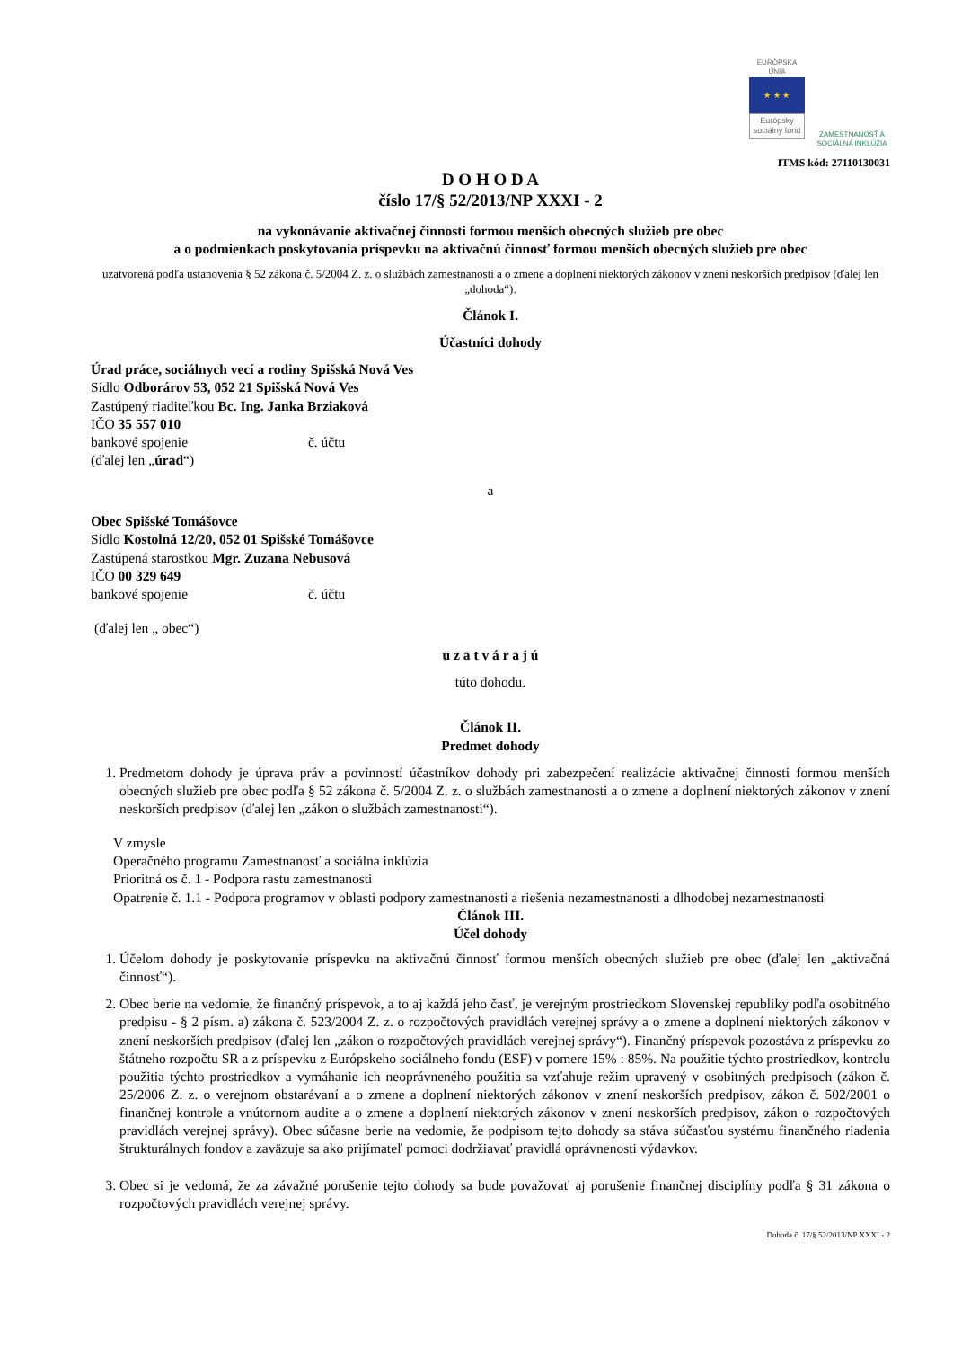EURÓPSKA ÚNIA
★ ★ ★
Európsky sociálny fond
ZAMESTNANOSŤ A SOCIÁLNA INKLÚZIA
ITMS kód: 27110130031
D O H O D A
číslo 17/§ 52/2013/NP XXXI - 2
na vykonávanie aktivačnej činnosti formou menších obecných služieb pre obec
a o podmienkach poskytovania príspevku na aktivačnú činnosť formou menších obecných služieb pre obec
uzatvorená podľa ustanovenia § 52 zákona č. 5/2004 Z. z. o službách zamestnanosti a o zmene a doplnení niektorých zákonov v znení neskorších predpisov (ďalej len „dohoda“).
Článok I.
Účastníci dohody
Úrad práce, sociálnych vecí a rodiny Spišská Nová Ves
Sídlo Odborárov 53, 052 21 Spišská Nová Ves
Zastúpený riaditeľkou Bc. Ing. Janka Brziaková
IČO 35 557 010
bankové spojenie č. účtu
(ďalej len „úrad“)
a
Obec Spišské Tomášovce
Sídlo Kostolná 12/20, 052 01 Spišské Tomášovce
Zastúpená starostkou Mgr. Zuzana Nebusová
IČO 00 329 649
bankové spojenie č. účtu
(ďalej len „ obec“)
u z a t v á r a j ú
túto dohodu.
Článok II.
Predmet dohody
1. Predmetom dohody je úprava práv a povinností účastníkov dohody pri zabezpečení realizácie aktivačnej činnosti formou menších obecných služieb pre obec podľa § 52 zákona č. 5/2004 Z. z. o službách zamestnanosti a o zmene a doplnení niektorých zákonov v znení neskorších predpisov (ďalej len „zákon o službách zamestnanosti“).
V zmysle
Operačného programu Zamestnanosť a sociálna inklúzia
Prioritná os č. 1 - Podpora rastu zamestnanosti
Opatrenie č. 1.1 - Podpora programov v oblasti podpory zamestnanosti a riešenia nezamestnanosti a dlhodobej nezamestnanosti
Článok III.
Účel dohody
1. Účelom dohody je poskytovanie príspevku na aktivačnú činnosť formou menších obecných služieb pre obec (ďalej len „aktivačná činnosť“).
2. Obec berie na vedomie, že finančný príspevok, a to aj každá jeho časť, je verejným prostriedkom Slovenskej republiky podľa osobitného predpisu - § 2 písm. a) zákona č. 523/2004 Z. z. o rozpočtových pravidlách verejnej správy a o zmene a doplnení niektorých zákonov v znení neskorších predpisov (ďalej len „zákon o rozpočtových pravidlách verejnej správy“). Finančný príspevok pozostáva z príspevku zo štátneho rozpočtu SR a z príspevku z Európskeho sociálneho fondu (ESF) v pomere 15% : 85%. Na použitie týchto prostriedkov, kontrolu použitia týchto prostriedkov a vymáhanie ich neoprávneného použitia sa vzťahuje režim upravený v osobitných predpisoch (zákon č. 25/2006 Z. z. o verejnom obstarávaní a o zmene a doplnení niektorých zákonov v znení neskorších predpisov, zákon č. 502/2001 o finančnej kontrole a vnútornom audite a o zmene a doplnení niektorých zákonov v znení neskorších predpisov, zákon o rozpočtových pravidlách verejnej správy). Obec súčasne berie na vedomie, že podpisom tejto dohody sa stáva súčasťou systému finančného riadenia štrukturálnych fondov a zaväzuje sa ako prijímateľ pomoci dodržiavať pravidlá oprávnenosti výdavkov.
3. Obec si je vedomá, že za závažné porušenie tejto dohody sa bude považovať aj porušenie finančnej disciplíny podľa § 31 zákona o rozpočtových pravidlách verejnej správy.
Dohoda č. 17/§ 52/2013/NP XXXI - 2